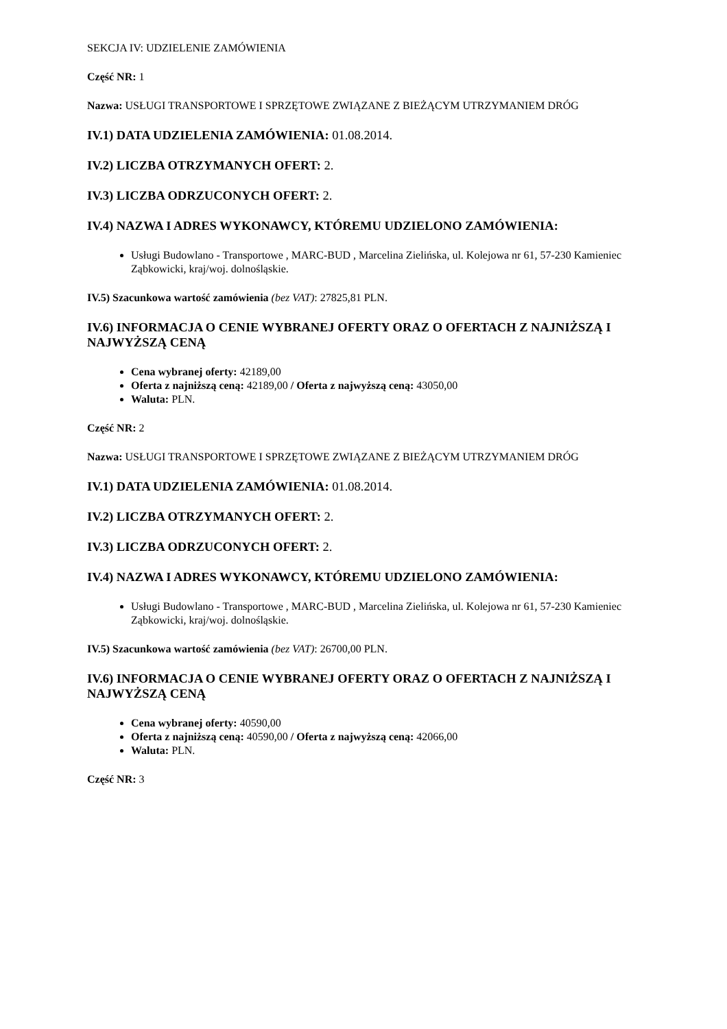SEKCJA IV: UDZIELENIE ZAMÓWIENIA
Część NR: 1
Nazwa: USŁUGI TRANSPORTOWE I SPRZĘTOWE ZWIĄZANE Z BIEŻĄCYM UTRZYMANIEM DRÓG
IV.1) DATA UDZIELENIA ZAMÓWIENIA: 01.08.2014.
IV.2) LICZBA OTRZYMANYCH OFERT: 2.
IV.3) LICZBA ODRZUCONYCH OFERT: 2.
IV.4) NAZWA I ADRES WYKONAWCY, KTÓREMU UDZIELONO ZAMÓWIENIA:
Usługi Budowlano - Transportowe , MARC-BUD , Marcelina Zielińska, ul. Kolejowa nr 61, 57-230 Kamieniec Ząbkowicki, kraj/woj. dolnośląskie.
IV.5) Szacunkowa wartość zamówienia (bez VAT): 27825,81 PLN.
IV.6) INFORMACJA O CENIE WYBRANEJ OFERTY ORAZ O OFERTACH Z NAJNIŻSZĄ I NAJWYŻSZĄ CENĄ
Cena wybranej oferty: 42189,00
Oferta z najniższą ceną: 42189,00 / Oferta z najwyższą ceną: 43050,00
Waluta: PLN.
Część NR: 2
Nazwa: USŁUGI TRANSPORTOWE I SPRZĘTOWE ZWIĄZANE Z BIEŻĄCYM UTRZYMANIEM DRÓG
IV.1) DATA UDZIELENIA ZAMÓWIENIA: 01.08.2014.
IV.2) LICZBA OTRZYMANYCH OFERT: 2.
IV.3) LICZBA ODRZUCONYCH OFERT: 2.
IV.4) NAZWA I ADRES WYKONAWCY, KTÓREMU UDZIELONO ZAMÓWIENIA:
Usługi Budowlano - Transportowe , MARC-BUD , Marcelina Zielińska, ul. Kolejowa nr 61, 57-230 Kamieniec Ząbkowicki, kraj/woj. dolnośląskie.
IV.5) Szacunkowa wartość zamówienia (bez VAT): 26700,00 PLN.
IV.6) INFORMACJA O CENIE WYBRANEJ OFERTY ORAZ O OFERTACH Z NAJNIŻSZĄ I NAJWYŻSZĄ CENĄ
Cena wybranej oferty: 40590,00
Oferta z najniższą ceną: 40590,00 / Oferta z najwyższą ceną: 42066,00
Waluta: PLN.
Część NR: 3